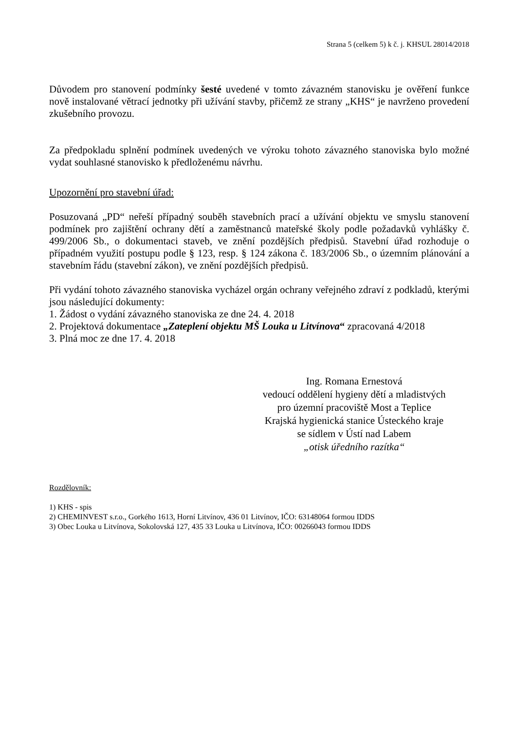Strana 5 (celkem 5) k č. j. KHSUL 28014/2018
Důvodem pro stanovení podmínky šesté uvedené v tomto závazném stanovisku je ověření funkce nově instalované větrací jednotky při užívání stavby, přičemž ze strany „KHS“ je navrženo provedení zkušebního provozu.
Za předpokladu splnění podmínek uvedených ve výroku tohoto závazného stanoviska bylo možné vydat souhlasné stanovisko k předloženému návrhu.
Upozornění pro stavební úřad:
Posuzovaná „PD“ neřeší případný souběh stavebních prací a užívání objektu ve smyslu stanovení podmínek pro zajištění ochrany dětí a zaměstnanců mateřské školy podle požadavků vyhlášky č. 499/2006 Sb., o dokumentaci staveb, ve znění pozdějších předpisů. Stavební úřad rozhoduje o případném využití postupu podle § 123, resp. § 124 zákona č. 183/2006 Sb., o územním plánování a stavebním řádu (stavební zákon), ve znění pozdějších předpisů.
Při vydání tohoto závazného stanoviska vycházel orgán ochrany veřejného zdraví z podkladů, kterými jsou následující dokumenty:
1. Žádost o vydání závazného stanoviska ze dne 24. 4. 2018
2. Projektová dokumentace „Zateplení objektu MŠ Louka u Litvínova“ zpracovaná 4/2018
3. Plná moc ze dne 17. 4. 2018
Ing. Romana Ernestová
vedoucí oddělení hygieny dětí a mladistvých
pro územní pracoviště Most a Teplice
Krajská hygienická stanice Ústeckého kraje
se sídlem v Ústí nad Labem
„otisk úředního razítka“
Rozdělovník:
1) KHS - spis
2) CHEMINVEST s.r.o., Gorkého 1613, Horní Litvínov, 436 01 Litvínov, IČO: 63148064 formou IDDS
3) Obec Louka u Litvínova, Sokolovská 127, 435 33 Louka u Litvínova, IČO: 00266043 formou IDDS